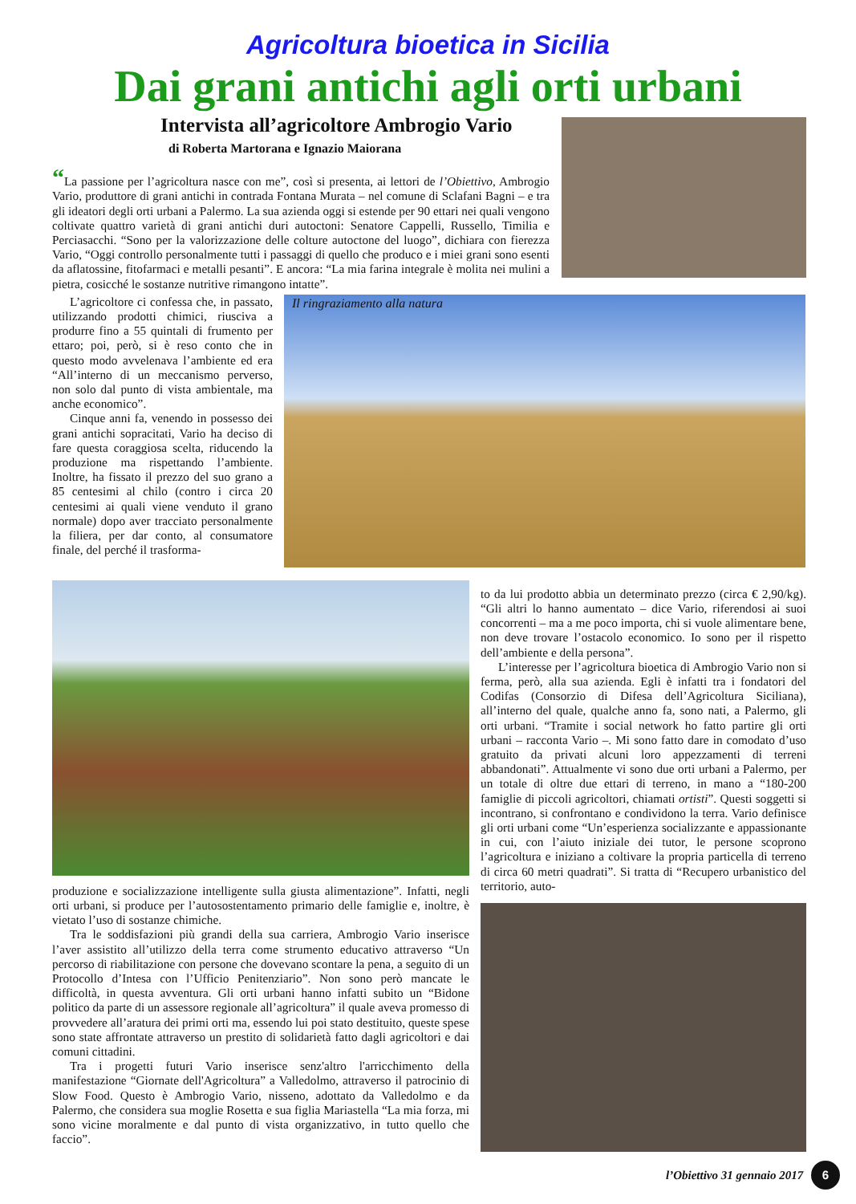Agricoltura bioetica in Sicilia
Dai grani antichi agli orti urbani
Intervista all’agricoltore Ambrogio Vario
di Roberta Martorana e Ignazio Maiorana
“La passione per l’agricoltura nasce con me”, così si presenta, ai lettori de l’Obiettivo, Ambrogio Vario, produttore di grani antichi in contrada Fontana Murata – nel comune di Sclafani Bagni – e tra gli ideatori degli orti urbani a Palermo. La sua azienda oggi si estende per 90 ettari nei quali vengono coltivate quattro varietà di grani antichi duri autoctoni: Senatore Cappelli, Russello, Timilia e Perciasacchi. “Sono per la valorizzazione delle colture autoctone del luogo”, dichiara con fierezza Vario, “Oggi controllo personalmente tutti i passaggi di quello che produco e i miei grani sono esenti da aflatossine, fitofarmaci e metalli pesanti”. E ancora: “La mia farina integrale è molita nei mulini a pietra, cosicché le sostanze nutritive rimangono intatte”.
L’agricoltore ci confessa che, in passato, utilizzando prodotti chimici, riusciva a produrre fino a 55 quintali di frumento per ettaro; poi, però, si è reso conto che in questo modo avvelenava l’ambiente ed era “All’interno di un meccanismo perverso, non solo dal punto di vista ambientale, ma anche economico”.
Cinque anni fa, venendo in possesso dei grani antichi sopracitati, Vario ha deciso di fare questa coraggiosa scelta, riducendo la produzione ma rispettando l’ambiente. Inoltre, ha fissato il prezzo del suo grano a 85 centesimi al chilo (contro i circa 20 centesimi ai quali viene venduto il grano normale) dopo aver tracciato personalmente la filiera, per dar conto, al consumatore finale, del perché il trasforma-
Il ringraziamento alla natura
produzione e socializzazione intelligente sulla giusta alimentazione”. Infatti, negli orti urbani, si produce per l’autosostentamento primario delle famiglie e, inoltre, è vietato l’uso di sostanze chimiche.
Tra le soddisfazioni più grandi della sua carriera, Ambrogio Vario inserisce l’aver assistito all’utilizzo della terra come strumento educativo attraverso “Un percorso di riabilitazione con persone che dovevano scontare la pena, a seguito di un Protocollo d’Intesa con l’Ufficio Penitenziario”. Non sono però mancate le difficoltà, in questa avventura. Gli orti urbani hanno infatti subito un “Bidone politico da parte di un assessore regionale all’agricoltura” il quale aveva promesso di provvedere all’aratura dei primi orti ma, essendo lui poi stato destituito, queste spese sono state affrontate attraverso un prestito di solidarietà fatto dagli agricoltori e dai comuni cittadini.
Tra i progetti futuri Vario inserisce senz'altro l'arricchimento della manifestazione “Giornate dell'Agricoltura” a Valledolmo, attraverso il patrocinio di Slow Food. Questo è Ambrogio Vario, nisseno, adottato da Valledolmo e da Palermo, che considera sua moglie Rosetta e sua figlia Mariastella “La mia forza, mi sono vicine moralmente e dal punto di vista organizzativo, in tutto quello che faccio”.
to da lui prodotto abbia un determinato prezzo (circa € 2,90/kg). “Gli altri lo hanno aumentato – dice Vario, riferendosi ai suoi concorrenti – ma a me poco importa, chi si vuole alimentare bene, non deve trovare l’ostacolo economico. Io sono per il rispetto dell’ambiente e della persona”.
L’interesse per l’agricoltura bioetica di Ambrogio Vario non si ferma, però, alla sua azienda. Egli è infatti tra i fondatori del Codifas (Consorzio di Difesa dell’Agricoltura Siciliana), all’interno del quale, qualche anno fa, sono nati, a Palermo, gli orti urbani. “Tramite i social network ho fatto partire gli orti urbani – racconta Vario –. Mi sono fatto dare in comodato d’uso gratuito da privati alcuni loro appezzamenti di terreni abbandonati”. Attualmente vi sono due orti urbani a Palermo, per un totale di oltre due ettari di terreno, in mano a “180-200 famiglie di piccoli agricoltori, chiamati ortisti”. Questi soggetti si incontrano, si confrontano e condividono la terra. Vario definisce gli orti urbani come “Un’esperienza socializzante e appassionante in cui, con l’aiuto iniziale dei tutor, le persone scoprono l’agricoltura e iniziano a coltivare la propria particella di terreno di circa 60 metri quadrati”. Si tratta di “Recupero urbanistico del territorio, auto-
l’Obiettivo 31 gennaio 2017 6